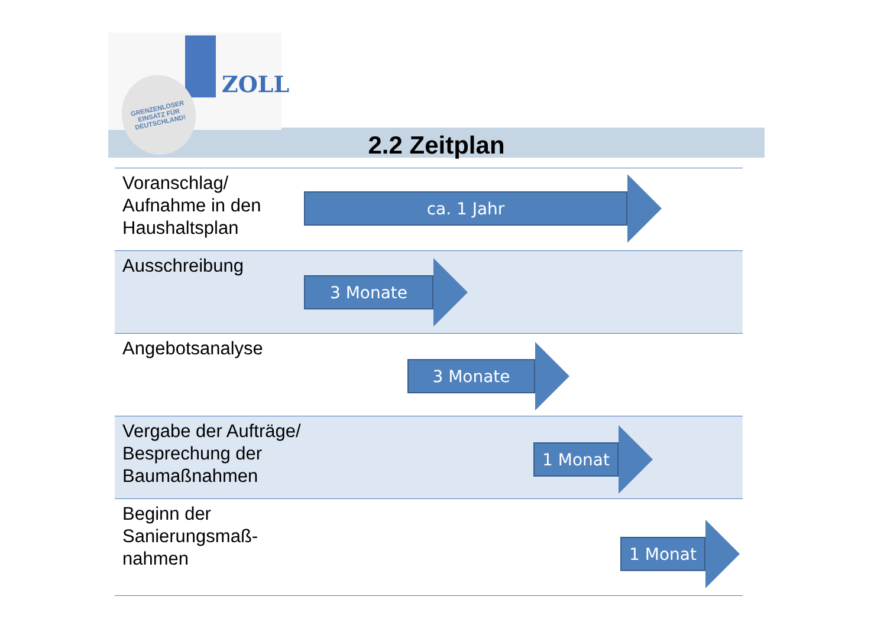ZOLL
GRENZENLOSER
EINSATZ FÜR
DEUTSCHLAND!
2.2 Zeitplan
Voranschlag/
Aufnahme in den
Haushaltsplan
ca. 1 Jahr
Ausschreibung 3 Monate
Angebotsanalyse 3 Monate
Vergabe der Aufträge/
Besprechung der
Baumaßnahmen
1 Monat
Beginn der
Sanierungsmaß-
nahmen
1 Monat